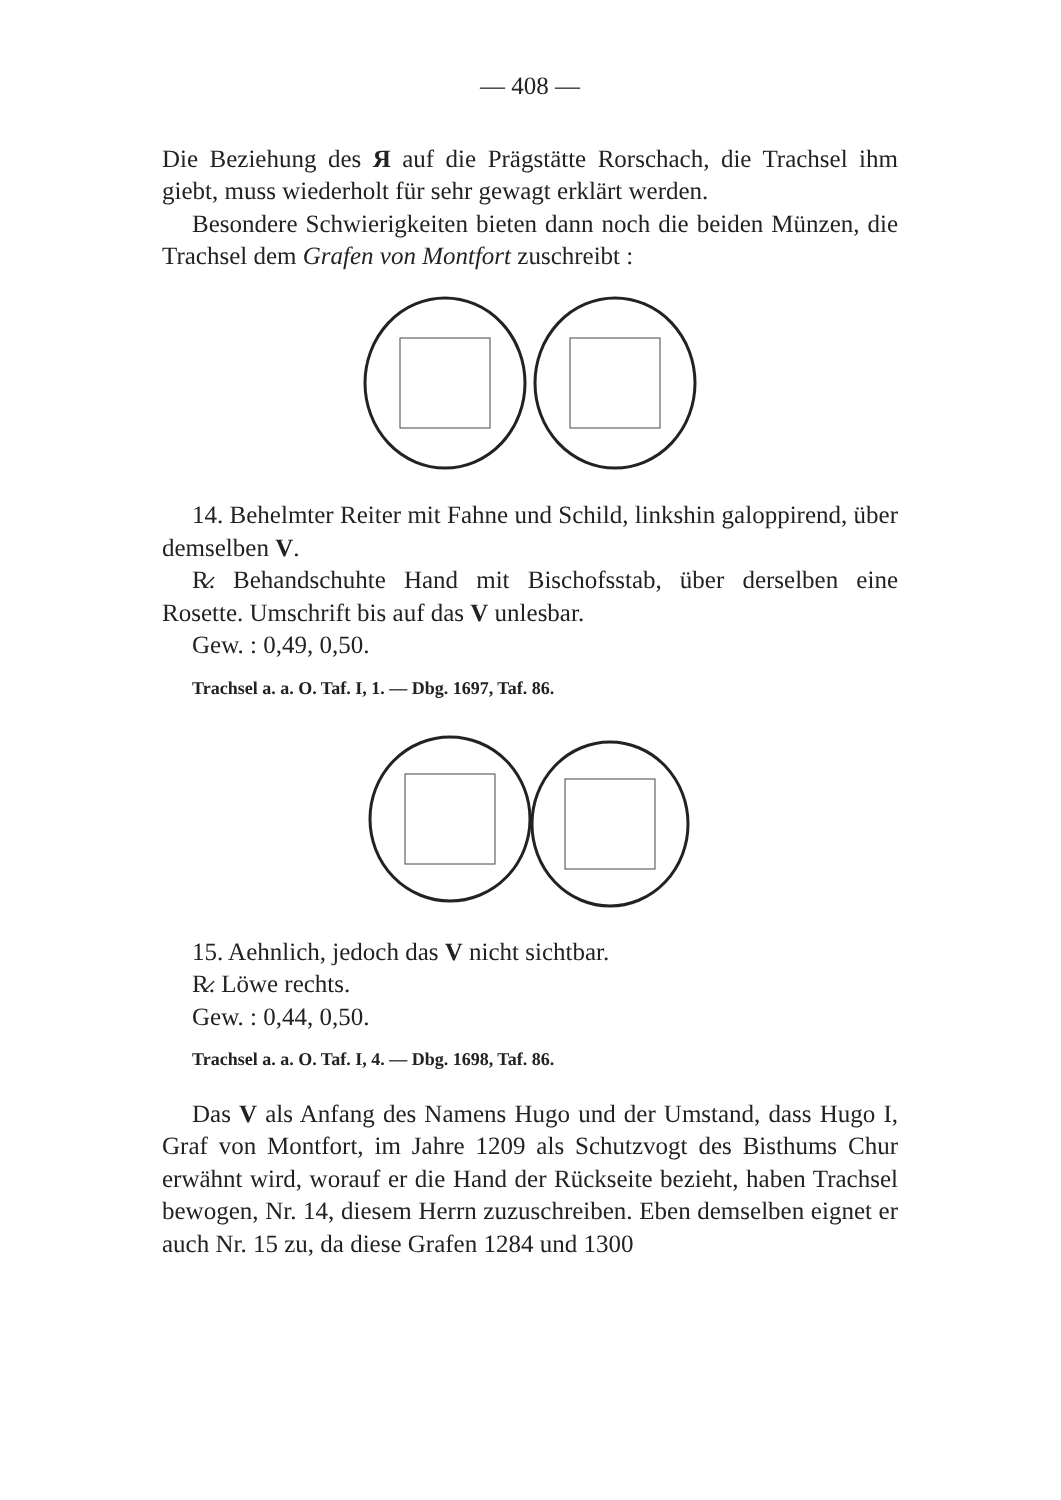— 408 —
Die Beziehung des Я auf die Prägstätte Rorschach, die Trachsel ihm giebt, muss wiederholt für sehr gewagt erklärt werden.
Besondere Schwierigkeiten bieten dann noch die beiden Münzen, die Trachsel dem Grafen von Montfort zuschreibt :
14. Behelmter Reiter mit Fahne und Schild, linkshin galoppirend, über demselben V.
R̷. Behandschuhte Hand mit Bischofsstab, über derselben eine Rosette. Umschrift bis auf das V unlesbar.
Gew. : 0,49, 0,50.
Trachsel a. a. O. Taf. I, 1. — Dbg. 1697, Taf. 86.
15. Aehnlich, jedoch das V nicht sichtbar.
R̷. Löwe rechts.
Gew. : 0,44, 0,50.
Trachsel a. a. O. Taf. I, 4. — Dbg. 1698, Taf. 86.
Das V als Anfang des Namens Hugo und der Umstand, dass Hugo I, Graf von Montfort, im Jahre 1209 als Schutzvogt des Bisthums Chur erwähnt wird, worauf er die Hand der Rückseite bezieht, haben Trachsel bewogen, Nr. 14, diesem Herrn zuzuschreiben. Eben demselben eignet er auch Nr. 15 zu, da diese Grafen 1284 und 1300